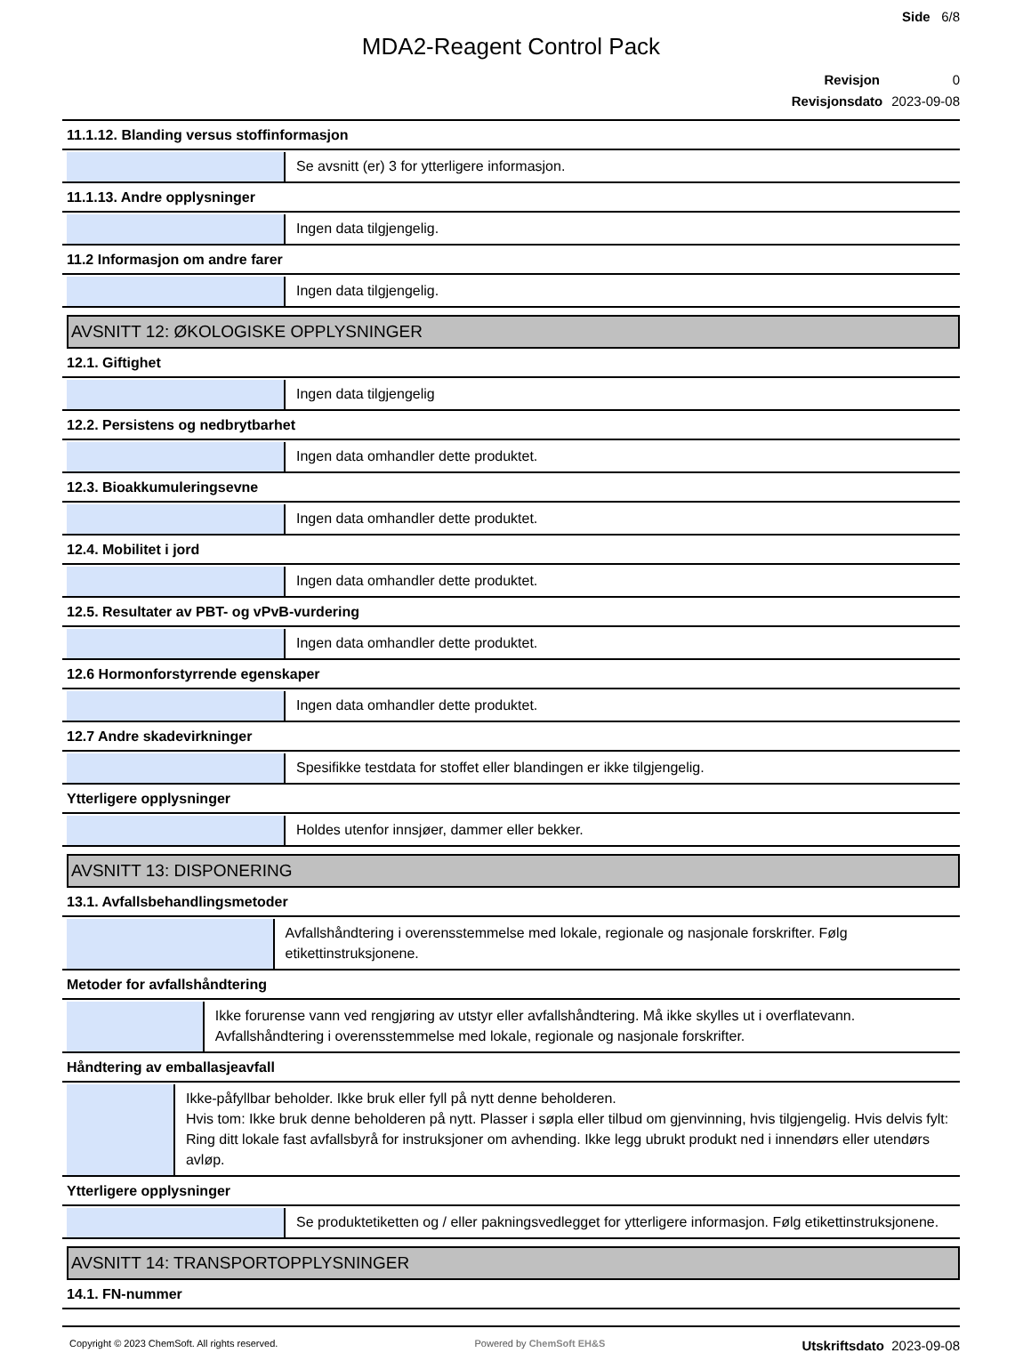Side 6/8
MDA2-Reagent Control Pack
Revisjon 0
Revisjonsdato 2023-09-08
11.1.12. Blanding versus stoffinformasjon
Se avsnitt (er) 3 for ytterligere informasjon.
11.1.13. Andre opplysninger
Ingen data tilgjengelig.
11.2 Informasjon om andre farer
Ingen data tilgjengelig.
AVSNITT 12: ØKOLOGISKE OPPLYSNINGER
12.1. Giftighet
Ingen data tilgjengelig
12.2. Persistens og nedbrytbarhet
Ingen data omhandler dette produktet.
12.3. Bioakkumuleringsevne
Ingen data omhandler dette produktet.
12.4. Mobilitet i jord
Ingen data omhandler dette produktet.
12.5. Resultater av PBT- og vPvB-vurdering
Ingen data omhandler dette produktet.
12.6 Hormonforstyrrende egenskaper
Ingen data omhandler dette produktet.
12.7 Andre skadevirkninger
Spesifikke testdata for stoffet eller blandingen er ikke tilgjengelig.
Ytterligere opplysninger
Holdes utenfor innsjøer, dammer eller bekker.
AVSNITT 13: DISPONERING
13.1. Avfallsbehandlingsmetoder
Avfallshåndtering i overensstemmelse med lokale, regionale og nasjonale forskrifter. Følg etikettinstruksjonene.
Metoder for avfallshåndtering
Ikke forurense vann ved rengjøring av utstyr eller avfallshåndtering. Må ikke skylles ut i overflatevann. Avfallshåndtering i overensstemmelse med lokale, regionale og nasjonale forskrifter.
Håndtering av emballasjeavfall
Ikke-påfyllbar beholder. Ikke bruk eller fyll på nytt denne beholderen.
Hvis tom: Ikke bruk denne beholderen på nytt. Plasser i søpla eller tilbud om gjenvinning, hvis tilgjengelig. Hvis delvis fylt: Ring ditt lokale fast avfallsbyrå for instruksjoner om avhending. Ikke legg ubrukt produkt ned i innendørs eller utendørs avløp.
Ytterligere opplysninger
Se produktetiketten og / eller pakningsvedlegget for ytterligere informasjon. Følg etikettinstruksjonene.
AVSNITT 14: TRANSPORTOPPLYSNINGER
14.1. FN-nummer
Copyright © 2023 ChemSoft. All rights reserved. Powered by ChemSoft EH&S Utskriftsdato 2023-09-08